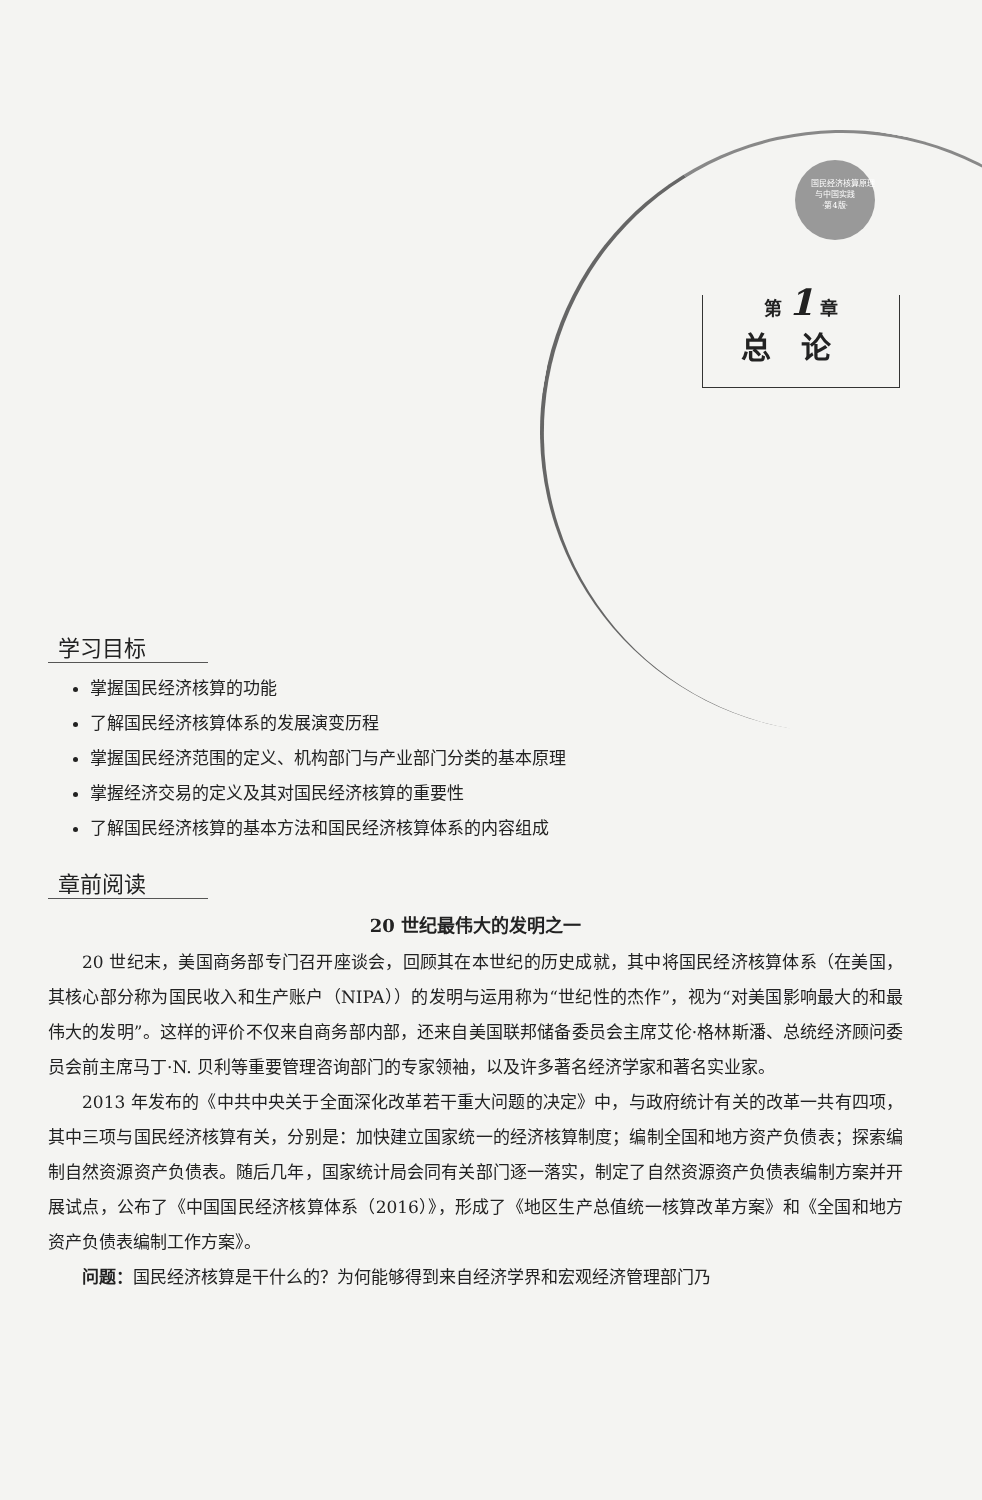国民经济核算原理
与中国实践
·第4版·
第 1 章
总论
学习目标
掌握国民经济核算的功能
了解国民经济核算体系的发展演变历程
掌握国民经济范围的定义、机构部门与产业部门分类的基本原理
掌握经济交易的定义及其对国民经济核算的重要性
了解国民经济核算的基本方法和国民经济核算体系的内容组成
章前阅读
20 世纪最伟大的发明之一
20 世纪末，美国商务部专门召开座谈会，回顾其在本世纪的历史成就，其中将国民经济核算体系（在美国，其核心部分称为国民收入和生产账户（NIPA））的发明与运用称为“世纪性的杰作”，视为“对美国影响最大的和最伟大的发明”。这样的评价不仅来自商务部内部，还来自美国联邦储备委员会主席艾伦·格林斯潘、总统经济顾问委员会前主席马丁·N. 贝利等重要管理咨询部门的专家领袖，以及许多著名经济学家和著名实业家。
2013 年发布的《中共中央关于全面深化改革若干重大问题的决定》中，与政府统计有关的改革一共有四项，其中三项与国民经济核算有关，分别是：加快建立国家统一的经济核算制度；编制全国和地方资产负债表；探索编制自然资源资产负债表。随后几年，国家统计局会同有关部门逐一落实，制定了自然资源资产负债表编制方案并开展试点，公布了《中国国民经济核算体系（2016）》，形成了《地区生产总值统一核算改革方案》和《全国和地方资产负债表编制工作方案》。
问题：国民经济核算是干什么的？为何能够得到来自经济学界和宏观经济管理部门乃